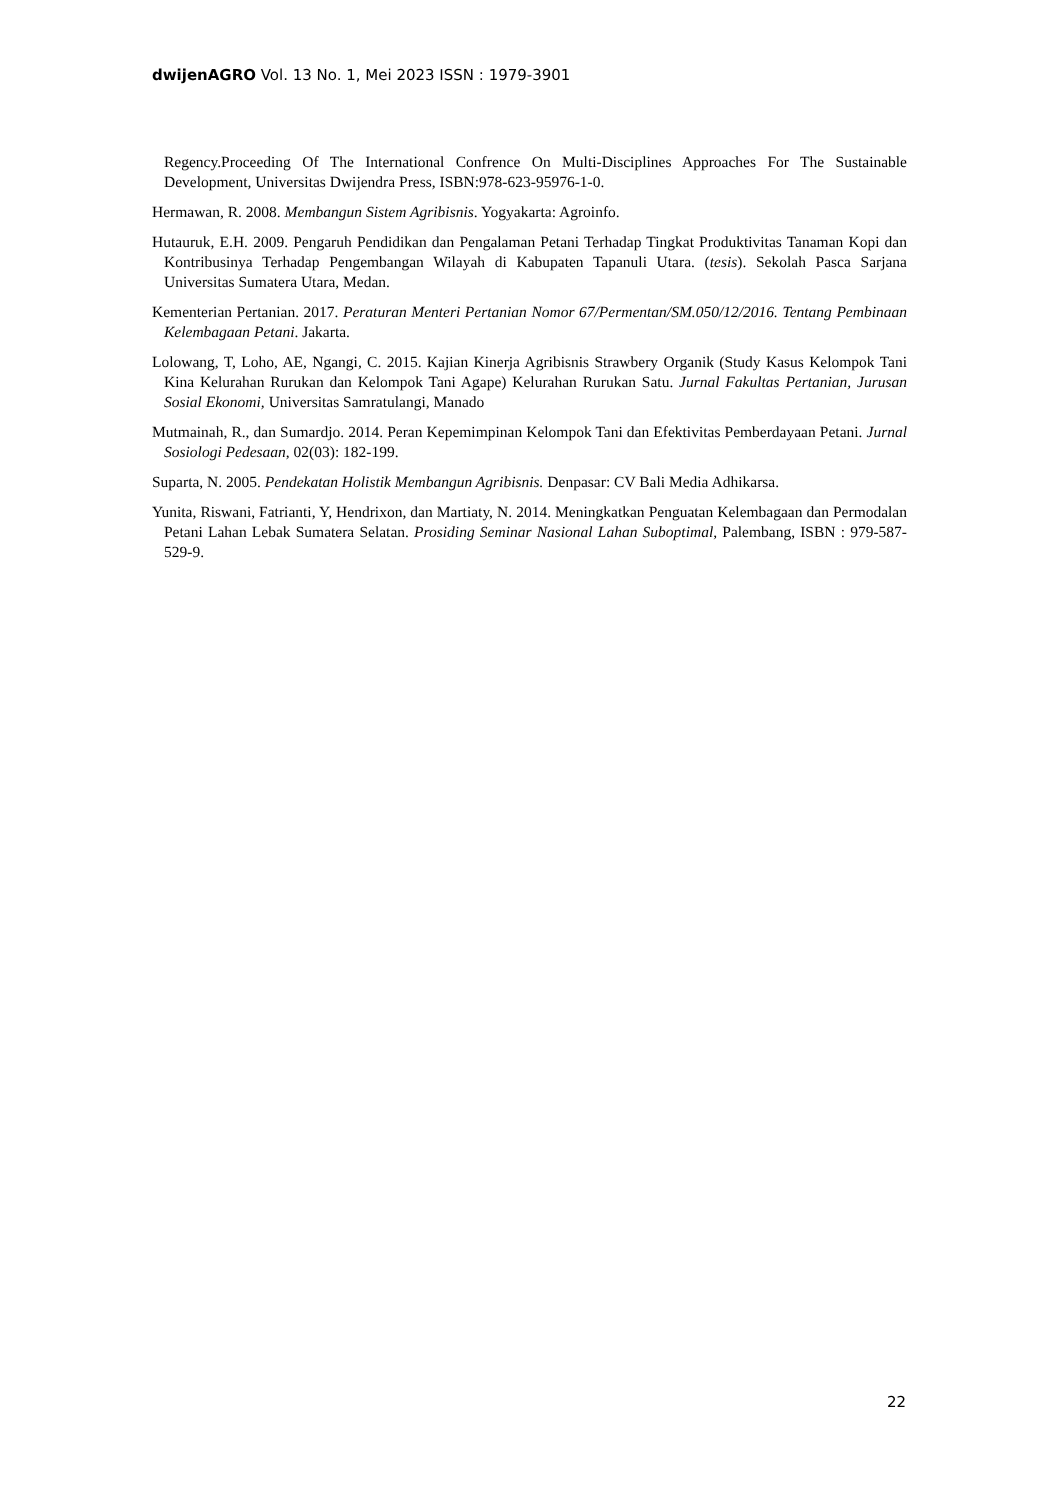dwijenAGRO Vol. 13 No. 1, Mei 2023 ISSN : 1979-3901
Regency.Proceeding Of The International Confrence On Multi-Disciplines Approaches For The Sustainable Development, Universitas Dwijendra Press, ISBN:978-623-95976-1-0.
Hermawan, R. 2008. Membangun Sistem Agribisnis. Yogyakarta: Agroinfo.
Hutauruk, E.H. 2009. Pengaruh Pendidikan dan Pengalaman Petani Terhadap Tingkat Produktivitas Tanaman Kopi dan Kontribusinya Terhadap Pengembangan Wilayah di Kabupaten Tapanuli Utara. (tesis). Sekolah Pasca Sarjana Universitas Sumatera Utara, Medan.
Kementerian Pertanian. 2017. Peraturan Menteri Pertanian Nomor 67/Permentan/SM.050/12/2016. Tentang Pembinaan Kelembagaan Petani. Jakarta.
Lolowang, T, Loho, AE, Ngangi, C. 2015. Kajian Kinerja Agribisnis Strawbery Organik (Study Kasus Kelompok Tani Kina Kelurahan Rurukan dan Kelompok Tani Agape) Kelurahan Rurukan Satu. Jurnal Fakultas Pertanian, Jurusan Sosial Ekonomi, Universitas Samratulangi, Manado
Mutmainah, R., dan Sumardjo. 2014. Peran Kepemimpinan Kelompok Tani dan Efektivitas Pemberdayaan Petani. Jurnal Sosiologi Pedesaan, 02(03): 182-199.
Suparta, N. 2005. Pendekatan Holistik Membangun Agribisnis. Denpasar: CV Bali Media Adhikarsa.
Yunita, Riswani, Fatrianti, Y, Hendrixon, dan Martiaty, N. 2014. Meningkatkan Penguatan Kelembagaan dan Permodalan Petani Lahan Lebak Sumatera Selatan. Prosiding Seminar Nasional Lahan Suboptimal, Palembang, ISBN : 979-587-529-9.
22